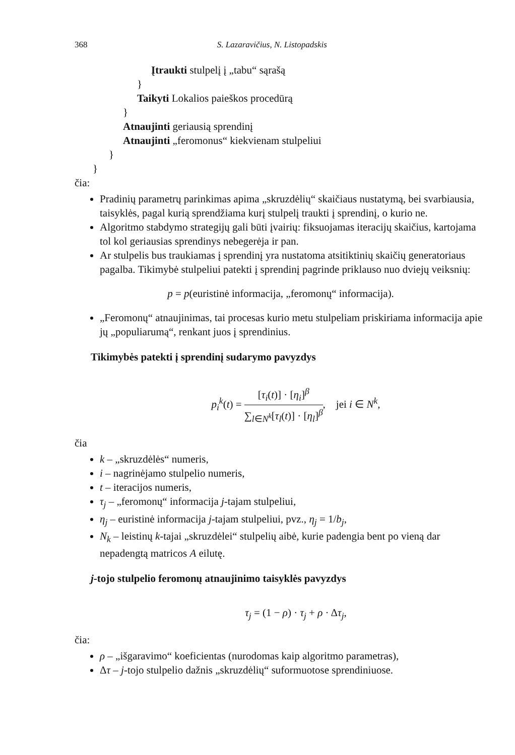368 S. Lazaravičius, N. Listopadskis
Įtraukti stulpelį į „tabu“ sąrašą
}
Taikyti Lokalios paieškos procedūrą
}
Atnaujinti geriausią sprendinį
Atnaujinti „feromonus“ kiekvienam stulpeliui
}
}
čia:
Pradinių parametrų parinkimas apima „skruzdėlių“ skaičiaus nustatymą, bei svarbiausia, taisyklės, pagal kurią sprendžiama kurį stulpelį traukti į sprendinį, o kurio ne.
Algoritmo stabdymo strategijų gali būti įvairių: fiksuojamas iteracijų skaičius, kartojama tol kol geriausias sprendinys nebegerėja ir pan.
Ar stulpelis bus traukiamas į sprendinį yra nustatoma atsitiktinių skaičių generatoriaus pagalba. Tikimybė stulpeliui patekti į sprendinį pagrinde priklauso nuo dviejų veiksnių:
p = p(euristinė informacija, „feromonų“ informacija).
„Feromonų“ atnaujinimas, tai procesas kurio metu stulpeliam priskiriama informacija apie jų „populiarumą“, renkant juos į sprendinius.
Tikimybės patekti į sprendinį sudarymo pavyzdys
p<sub>i</sub><sup>k</sup>(t) = [τ<sub>i</sub>(t)] · [η<sub>i</sub>]<sup>β</sup> ∑<sub>l∈N<sup>k</sup></sub>[τ<sub>l</sub>(t)] · [η<sub>l</sub>]<sup>β</sup>, jei i ∈ N<sup>k</sup>,
čia
k – „skruzdėlės“ numeris,
i – nagrinėjamo stulpelio numeris,
t – iteracijos numeris,
τ<sub>j</sub> – „feromonų“ informacija j-tajam stulpeliui,
η<sub>j</sub> – euristinė informacija j-tajam stulpeliui, pvz., η<sub>j</sub> = 1/b<sub>j</sub>,
N<sub>k</sub> – leistinų k-tajai „skruzdėlei“ stulpelių aibė, kurie padengia bent po vieną dar nepadengtą matricos A eilutę.
j-tojo stulpelio feromonų atnaujinimo taisyklės pavyzdys
τ<sub>j</sub> = (1 − ρ) · τ<sub>j</sub> + ρ · Δτ<sub>j</sub>,
čia:
ρ – „išgaravimo“ koeficientas (nurodomas kaip algoritmo parametras),
Δτ – j-tojo stulpelio dažnis „skruzdėlių“ suformuotose sprendiniuose.